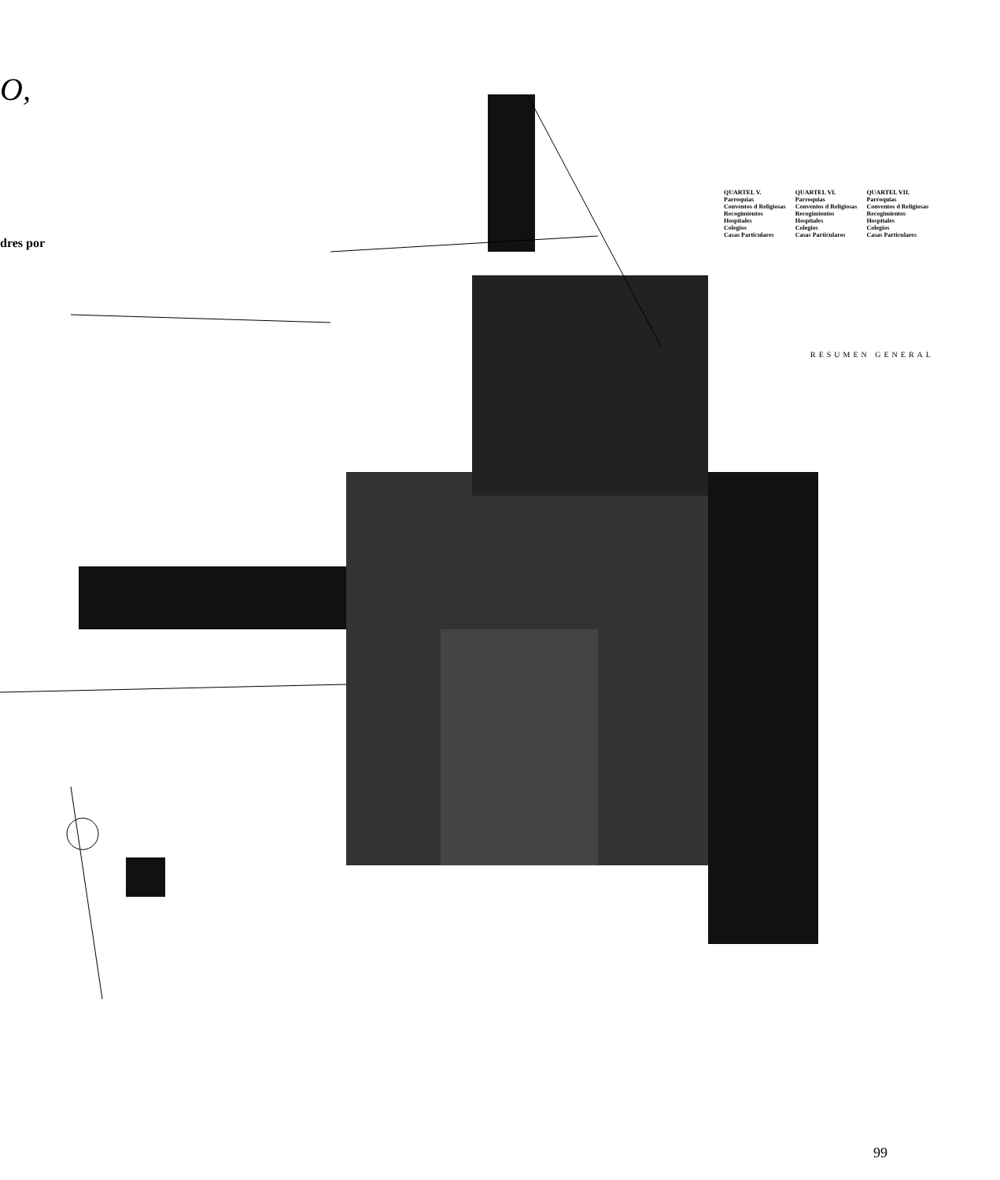O,
dres por
QUARTEL V.
Parroquias
Conventos d Religiosas
Recogimientos
Hospitales
Colegios
Casas Particulares
QUARTEL VI.
Parroquias
Conventos d Religiosas
Recogimientos
Hospitales
Colegios
Casas Particulares
QUARTEL VII.
Parroquias
Conventos d Religiosas
Recogimientos
Hospitales
Colegios
Casas Particulares
RESUMEN GENERAL
99